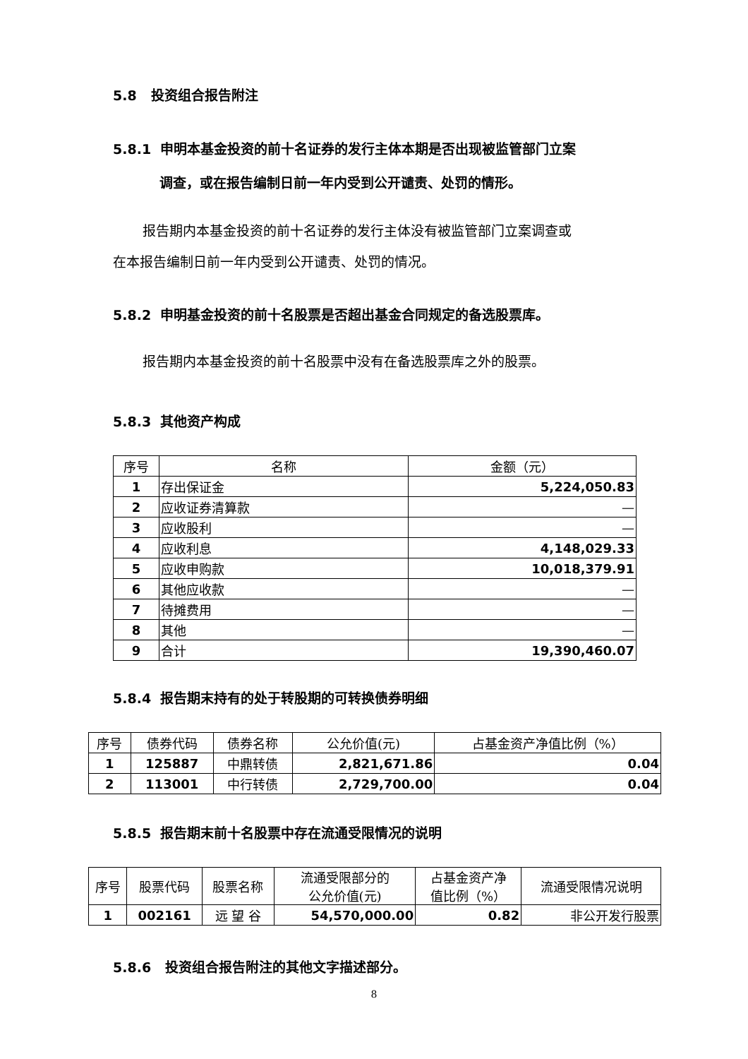5.8 投资组合报告附注
5.8.1 申明本基金投资的前十名证券的发行主体本期是否出现被监管部门立案
调查，或在报告编制日前一年内受到公开谴责、处罚的情形。
报告期内本基金投资的前十名证券的发行主体没有被监管部门立案调查或
在本报告编制日前一年内受到公开谴责、处罚的情况。
5.8.2 申明基金投资的前十名股票是否超出基金合同规定的备选股票库。
报告期内本基金投资的前十名股票中没有在备选股票库之外的股票。
5.8.3 其他资产构成
| 序号 | 名称 | 金额（元） |
| --- | --- | --- |
| 1 | 存出保证金 | 5,224,050.83 |
| 2 | 应收证券清算款 | — |
| 3 | 应收股利 | — |
| 4 | 应收利息 | 4,148,029.33 |
| 5 | 应收申购款 | 10,018,379.91 |
| 6 | 其他应收款 | — |
| 7 | 待摊费用 | — |
| 8 | 其他 | — |
| 9 | 合计 | 19,390,460.07 |
5.8.4 报告期末持有的处于转股期的可转换债券明细
| 序号 | 债券代码 | 债券名称 | 公允价值(元) | 占基金资产净值比例（%） |
| --- | --- | --- | --- | --- |
| 1 | 125887 | 中鼎转债 | 2,821,671.86 | 0.04 |
| 2 | 113001 | 中行转债 | 2,729,700.00 | 0.04 |
5.8.5 报告期末前十名股票中存在流通受限情况的说明
| 序号 | 股票代码 | 股票名称 | 流通受限部分的 公允价值(元) | 占基金资产净 值比例（%） | 流通受限情况说明 |
| --- | --- | --- | --- | --- | --- |
| 1 | 002161 | 远 望 谷 | 54,570,000.00 | 0.82 | 非公开发行股票 |
5.8.6 投资组合报告附注的其他文字描述部分。
8